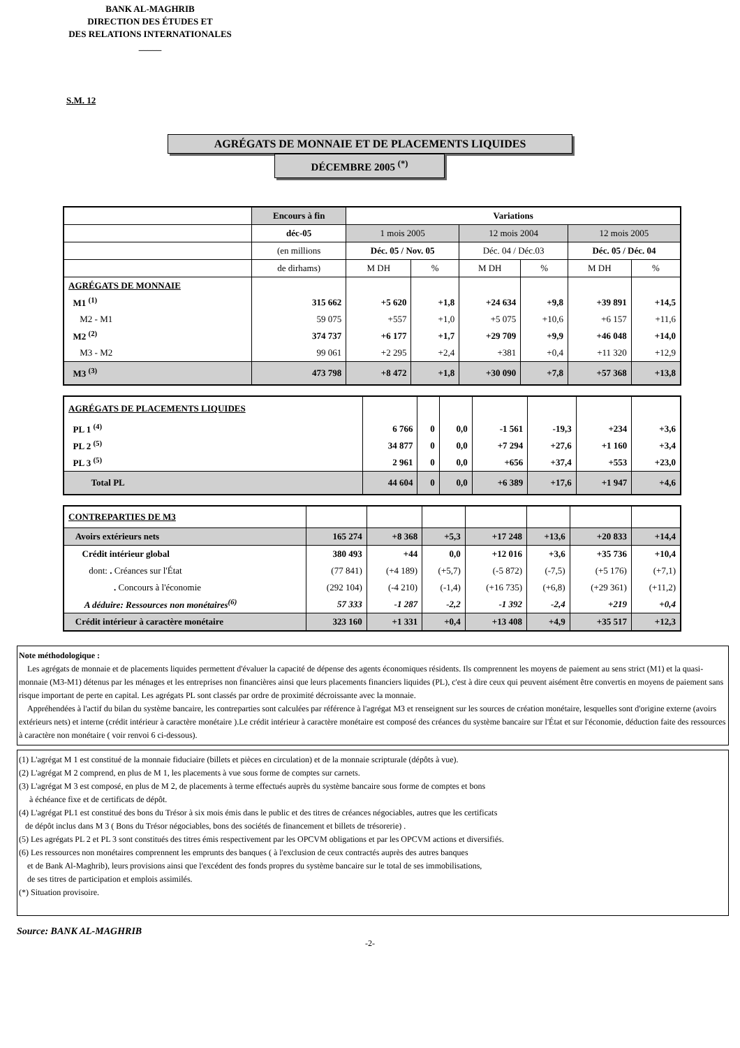BANK AL-MAGHRIB
DIRECTION DES ÉTUDES ET
DES RELATIONS INTERNATIONALES
_____
S.M. 12
AGRÉGATS DE MONNAIE ET DE PLACEMENTS LIQUIDES
DÉCEMBRE 2005 <sup>(*)</sup>
| | Encours à fin | Variations | | | | | |
| | déc-05 | 1 mois 2005 | | 12 mois 2004 | | 12 mois 2005 | |
| | (en millions | Déc. 05 / Nov. 05 | | Déc. 04 / Déc.03 | | Déc. 05 / Déc. 04 | |
| | de dirhams) | M DH | % | M DH | % | M DH | % |
| AGRÉGATS DE MONNAIE | | | | | | | |
| M1 <sup>(1)</sup> | 315 662 | +5 620 | +1,8 | +24 634 | +9,8 | +39 891 | +14,5 |
| M2 - M1 | 59 075 | +557 | +1,0 | +5 075 | +10,6 | +6 157 | +11,6 |
| M2 <sup>(2)</sup> | 374 737 | +6 177 | +1,7 | +29 709 | +9,9 | +46 048 | +14,0 |
| M3 - M2 | 99 061 | +2 295 | +2,4 | +381 | +0,4 | +11 320 | +12,9 |
| M3 <sup>(3)</sup> | 473 798 | +8 472 | +1,8 | +30 090 | +7,8 | +57 368 | +13,8 |
| AGRÉGATS DE PLACEMENTS LIQUIDES | | | | | | | |
| PL 1 <sup>(4)</sup> | 6 766 | 0 | 0,0 | -1 561 | -19,3 | +234 | +3,6 |
| PL 2 <sup>(5)</sup> | 34 877 | 0 | 0,0 | +7 294 | +27,6 | +1 160 | +3,4 |
| PL 3 <sup>(5)</sup> | 2 961 | 0 | 0,0 | +656 | +37,4 | +553 | +23,0 |
| Total PL | 44 604 | 0 | 0,0 | +6 389 | +17,6 | +1 947 | +4,6 |
| CONTREPARTIES DE M3 | | | | | | | |
| Avoirs extérieurs nets | 165 274 | +8 368 | +5,3 | +17 248 | +13,6 | +20 833 | +14,4 |
| Crédit intérieur global | 380 493 | +44 | 0,0 | +12 016 | +3,6 | +35 736 | +10,4 |
| dont: . Créances sur l'État | (77 841) | (+4 189) | (+5,7) | (-5 872) | (-7,5) | (+5 176) | (+7,1) |
| . Concours à l'économie | (292 104) | (-4 210) | (-1,4) | (+16 735) | (+6,8) | (+29 361) | (+11,2) |
| A déduire: Ressources non monétaires<sup>(6)</sup> | 57 333 | -1 287 | -2,2 | -1 392 | -2,4 | +219 | +0,4 |
| Crédit intérieur à caractère monétaire | 323 160 | +1 331 | +0,4 | +13 408 | +4,9 | +35 517 | +12,3 |
Note méthodologique :
Les agrégats de monnaie et de placements liquides permettent d'évaluer la capacité de dépense des agents économiques résidents. Ils comprennent les moyens de paiement au sens strict (M1) et la quasi-monnaie (M3-M1) détenus par les ménages et les entreprises non financières ainsi que leurs placements financiers liquides (PL), c'est à dire ceux qui peuvent aisément être convertis en moyens de paiement sans risque important de perte en capital. Les agrégats PL sont classés par ordre de proximité décroissante avec la monnaie.
Appréhendées à l'actif du bilan du système bancaire, les contreparties sont calculées par référence à l'agrégat M3 et renseignent sur les sources de création monétaire, lesquelles sont d'origine externe (avoirs extérieurs nets) et interne (crédit intérieur à caractère monétaire ).Le crédit intérieur à caractère monétaire est composé des créances du système bancaire sur l'État et sur l'économie, déduction faite des ressources à caractère non monétaire ( voir renvoi 6 ci-dessous).
(1) L'agrégat M 1 est constitué de la monnaie fiduciaire (billets et pièces en circulation) et de la monnaie scripturale (dépôts à vue).
(2) L'agrégat M 2 comprend, en plus de M 1, les placements à vue sous forme de comptes sur carnets.
(3) L'agrégat M 3 est composé, en plus de M 2, de placements à terme effectués auprès du système bancaire sous forme de comptes et bons
à échéance fixe et de certificats de dépôt.
(4) L'agrégat PL1 est constitué des bons du Trésor à six mois émis dans le public et des titres de créances négociables, autres que les certificats
de dépôt inclus dans M 3 ( Bons du Trésor négociables, bons des sociétés de financement et billets de trésorerie) .
(5) Les agrégats PL 2 et PL 3 sont constitués des titres émis respectivement par les OPCVM obligations et par les OPCVM actions et diversifiés.
(6) Les ressources non monétaires comprennent les emprunts des banques ( à l'exclusion de ceux contractés auprès des autres banques
et de Bank Al-Maghrib), leurs provisions ainsi que l'excédent des fonds propres du système bancaire sur le total de ses immobilisations,
de ses titres de participation et emplois assimilés.
(*) Situation provisoire.
Source: BANK AL-MAGHRIB
-2-